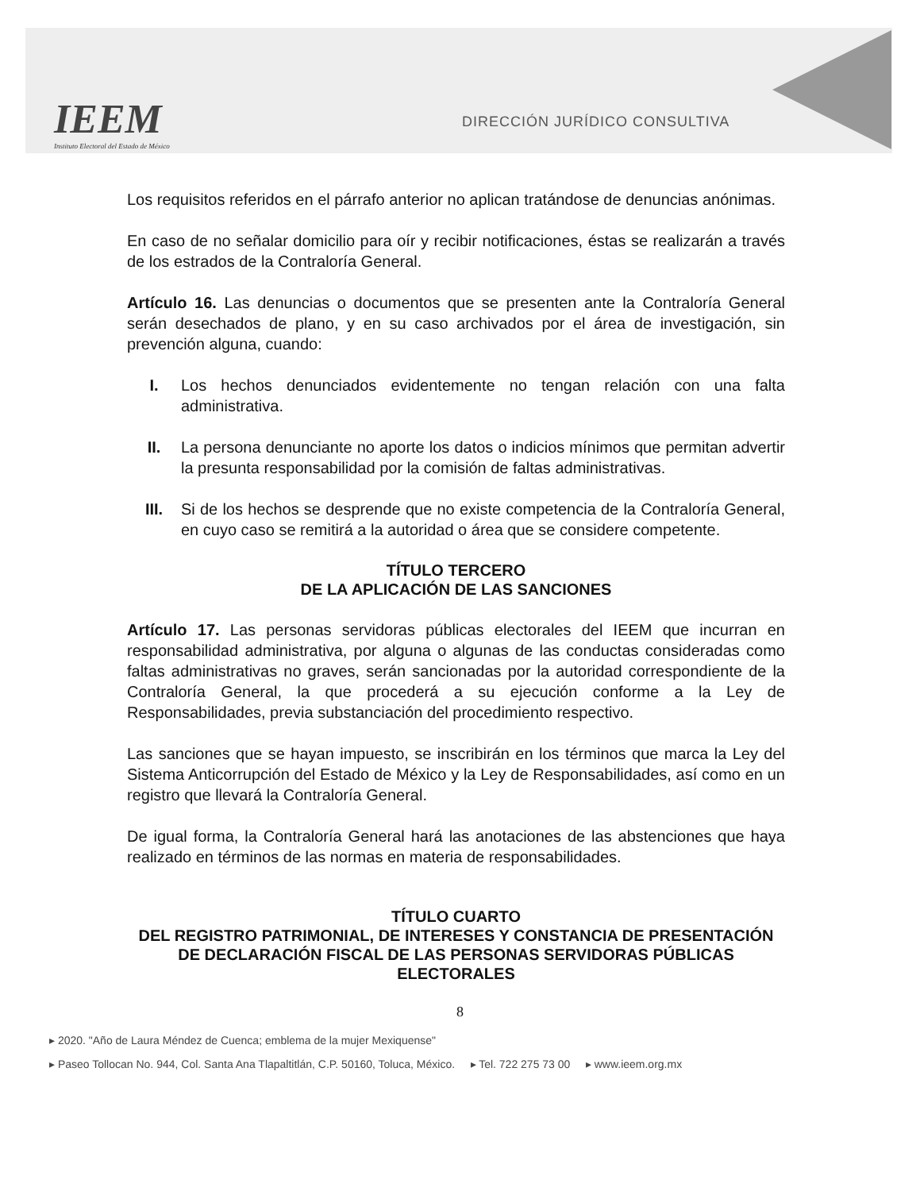IEEM
Instituto Electoral del Estado de México
DIRECCIÓN JURÍDICO CONSULTIVA
Los requisitos referidos en el párrafo anterior no aplican tratándose de denuncias anónimas.
En caso de no señalar domicilio para oír y recibir notificaciones, éstas se realizarán a través de los estrados de la Contraloría General.
Artículo 16. Las denuncias o documentos que se presenten ante la Contraloría General serán desechados de plano, y en su caso archivados por el área de investigación, sin prevención alguna, cuando:
I. Los hechos denunciados evidentemente no tengan relación con una falta administrativa.
II. La persona denunciante no aporte los datos o indicios mínimos que permitan advertir la presunta responsabilidad por la comisión de faltas administrativas.
III. Si de los hechos se desprende que no existe competencia de la Contraloría General, en cuyo caso se remitirá a la autoridad o área que se considere competente.
TÍTULO TERCERO
DE LA APLICACIÓN DE LAS SANCIONES
Artículo 17. Las personas servidoras públicas electorales del IEEM que incurran en responsabilidad administrativa, por alguna o algunas de las conductas consideradas como faltas administrativas no graves, serán sancionadas por la autoridad correspondiente de la Contraloría General, la que procederá a su ejecución conforme a la Ley de Responsabilidades, previa substanciación del procedimiento respectivo.
Las sanciones que se hayan impuesto, se inscribirán en los términos que marca la Ley del Sistema Anticorrupción del Estado de México y la Ley de Responsabilidades, así como en un registro que llevará la Contraloría General.
De igual forma, la Contraloría General hará las anotaciones de las abstenciones que haya realizado en términos de las normas en materia de responsabilidades.
TÍTULO CUARTO
DEL REGISTRO PATRIMONIAL, DE INTERESES Y CONSTANCIA DE PRESENTACIÓN DE DECLARACIÓN FISCAL DE LAS PERSONAS SERVIDORAS PÚBLICAS ELECTORALES
8
▸ 2020. "Año de Laura Méndez de Cuenca; emblema de la mujer Mexiquense"
▸ Paseo Tollocan No. 944, Col. Santa Ana Tlapaltitlán, C.P. 50160, Toluca, México. ▸ Tel. 722 275 73 00 ▸ www.ieem.org.mx